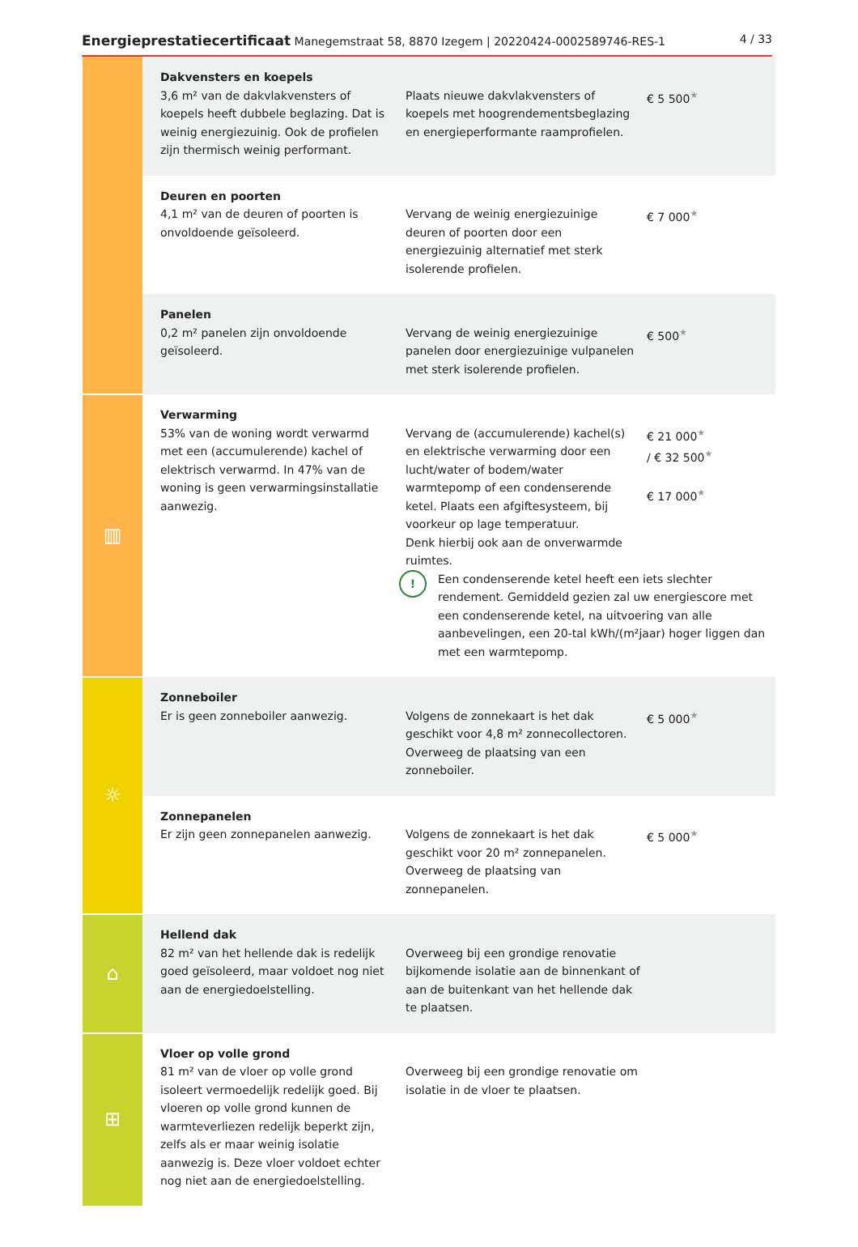Energieprestatiecertificaat Manegemstraat 58, 8870 Izegem | 20220424-0002589746-RES-1 4 / 33
| | Dakvensters en koepels 3,6 m² van de dakvlakvensters of koepels heeft dubbele beglazing. Dat is weinig energiezuinig. Ook de profielen zijn thermisch weinig performant. | Plaats nieuwe dakvlakvensters of koepels met hoogrendementsbeglazing en energieperformante raamprofielen. | € 5 500 ★ |
| | Deuren en poorten 4,1 m² van de deuren of poorten is onvoldoende geïsoleerd. | Vervang de weinig energiezuinige deuren of poorten door een energiezuinig alternatief met sterk isolerende profielen. | € 7 000 ★ |
| | Panelen 0,2 m² panelen zijn onvoldoende geïsoleerd. | Vervang de weinig energiezuinige panelen door energiezuinige vulpanelen met sterk isolerende profielen. | € 500 ★ |
| ▥ | Verwarming 53% van de woning wordt verwarmd met een (accumulerende) kachel of elektrisch verwarmd. In 47% van de woning is geen verwarmingsinstallatie aanwezig. | Vervang de (accumulerende) kachel(s) en elektrische verwarming door een lucht/water of bodem/water warmtepomp of een condenserende ketel. Plaats een afgiftesysteem, bij voorkeur op lage temperatuur. Denk hierbij ook aan de onverwarmde ruimtes. € 21 000 ★ / € 32 500 ★ € 17 000 ★ ! Een condenserende ketel heeft een iets slechter rendement. Gemiddeld gezien zal uw energiescore met een condenserende ketel, na uitvoering van alle aanbevelingen, een 20-tal kWh/(m²jaar) hoger liggen dan met een warmtepomp. | |
| ☼ | Zonneboiler Er is geen zonneboiler aanwezig. | Volgens de zonnekaart is het dak geschikt voor 4,8 m² zonnecollectoren. Overweeg de plaatsing van een zonneboiler. | € 5 000 ★ |
| | Zonnepanelen Er zijn geen zonnepanelen aanwezig. | Volgens de zonnekaart is het dak geschikt voor 20 m² zonnepanelen. Overweeg de plaatsing van zonnepanelen. | € 5 000 ★ |
| ⌂ | Hellend dak 82 m² van het hellende dak is redelijk goed geïsoleerd, maar voldoet nog niet aan de energiedoelstelling. | Overweeg bij een grondige renovatie bijkomende isolatie aan de binnenkant of aan de buitenkant van het hellende dak te plaatsen. | |
| ⊞ | Vloer op volle grond 81 m² van de vloer op volle grond isoleert vermoedelijk redelijk goed. Bij vloeren op volle grond kunnen de warmteverliezen redelijk beperkt zijn, zelfs als er maar weinig isolatie aanwezig is. Deze vloer voldoet echter nog niet aan de energiedoelstelling. | Overweeg bij een grondige renovatie om isolatie in de vloer te plaatsen. | |